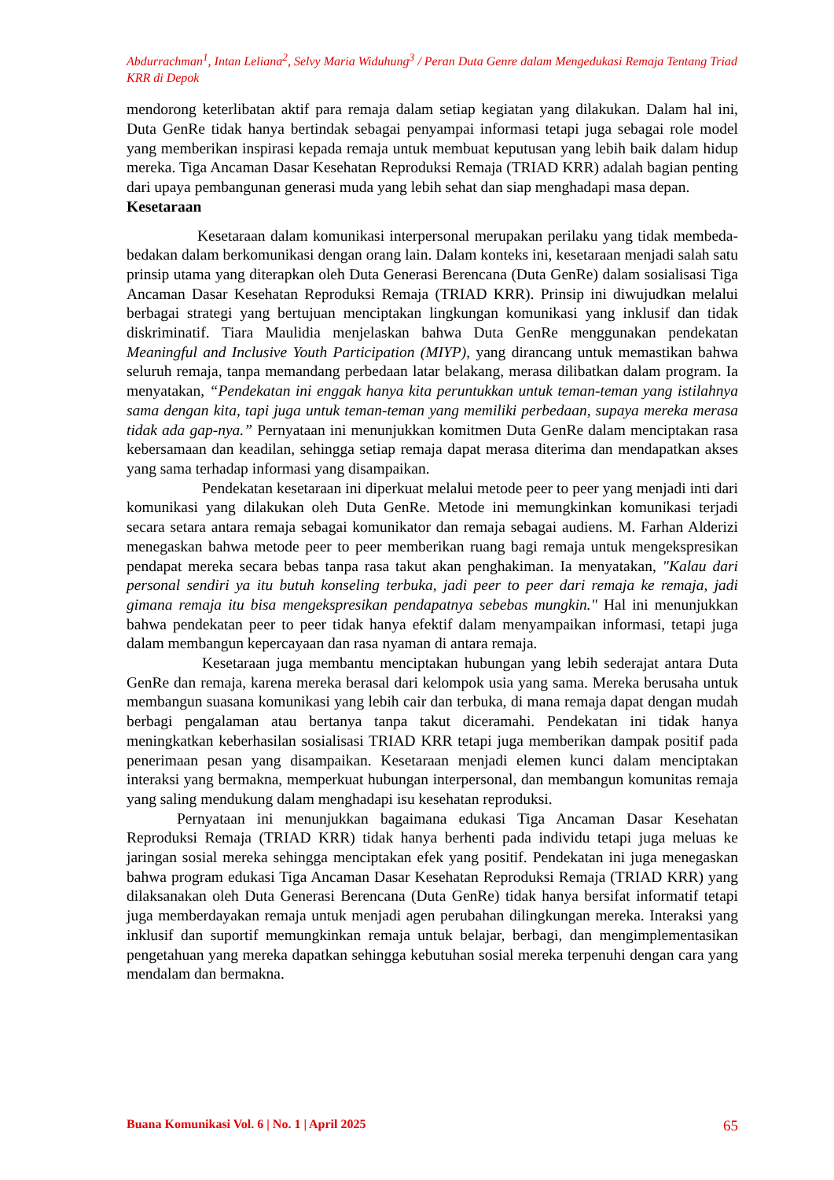Abdurrachman<sup>1</sup>, Intan Leliana<sup>2</sup>, Selvy Maria Widuhung<sup>3</sup> / Peran Duta Genre dalam Mengedukasi Remaja Tentang Triad KRR di Depok
mendorong keterlibatan aktif para remaja dalam setiap kegiatan yang dilakukan. Dalam hal ini, Duta GenRe tidak hanya bertindak sebagai penyampai informasi tetapi juga sebagai role model yang memberikan inspirasi kepada remaja untuk membuat keputusan yang lebih baik dalam hidup mereka. Tiga Ancaman Dasar Kesehatan Reproduksi Remaja (TRIAD KRR) adalah bagian penting dari upaya pembangunan generasi muda yang lebih sehat dan siap menghadapi masa depan.
Kesetaraan
Kesetaraan dalam komunikasi interpersonal merupakan perilaku yang tidak membeda-bedakan dalam berkomunikasi dengan orang lain. Dalam konteks ini, kesetaraan menjadi salah satu prinsip utama yang diterapkan oleh Duta Generasi Berencana (Duta GenRe) dalam sosialisasi Tiga Ancaman Dasar Kesehatan Reproduksi Remaja (TRIAD KRR). Prinsip ini diwujudkan melalui berbagai strategi yang bertujuan menciptakan lingkungan komunikasi yang inklusif dan tidak diskriminatif. Tiara Maulidia menjelaskan bahwa Duta GenRe menggunakan pendekatan Meaningful and Inclusive Youth Participation (MIYP), yang dirancang untuk memastikan bahwa seluruh remaja, tanpa memandang perbedaan latar belakang, merasa dilibatkan dalam program. Ia menyatakan, “Pendekatan ini enggak hanya kita peruntukkan untuk teman-teman yang istilahnya sama dengan kita, tapi juga untuk teman-teman yang memiliki perbedaan, supaya mereka merasa tidak ada gap-nya.” Pernyataan ini menunjukkan komitmen Duta GenRe dalam menciptakan rasa kebersamaan dan keadilan, sehingga setiap remaja dapat merasa diterima dan mendapatkan akses yang sama terhadap informasi yang disampaikan.
Pendekatan kesetaraan ini diperkuat melalui metode peer to peer yang menjadi inti dari komunikasi yang dilakukan oleh Duta GenRe. Metode ini memungkinkan komunikasi terjadi secara setara antara remaja sebagai komunikator dan remaja sebagai audiens. M. Farhan Alderizi menegaskan bahwa metode peer to peer memberikan ruang bagi remaja untuk mengekspresikan pendapat mereka secara bebas tanpa rasa takut akan penghakiman. Ia menyatakan, "Kalau dari personal sendiri ya itu butuh konseling terbuka, jadi peer to peer dari remaja ke remaja, jadi gimana remaja itu bisa mengekspresikan pendapatnya sebebas mungkin." Hal ini menunjukkan bahwa pendekatan peer to peer tidak hanya efektif dalam menyampaikan informasi, tetapi juga dalam membangun kepercayaan dan rasa nyaman di antara remaja.
Kesetaraan juga membantu menciptakan hubungan yang lebih sederajat antara Duta GenRe dan remaja, karena mereka berasal dari kelompok usia yang sama. Mereka berusaha untuk membangun suasana komunikasi yang lebih cair dan terbuka, di mana remaja dapat dengan mudah berbagi pengalaman atau bertanya tanpa takut diceramahi. Pendekatan ini tidak hanya meningkatkan keberhasilan sosialisasi TRIAD KRR tetapi juga memberikan dampak positif pada penerimaan pesan yang disampaikan. Kesetaraan menjadi elemen kunci dalam menciptakan interaksi yang bermakna, memperkuat hubungan interpersonal, dan membangun komunitas remaja yang saling mendukung dalam menghadapi isu kesehatan reproduksi.
Pernyataan ini menunjukkan bagaimana edukasi Tiga Ancaman Dasar Kesehatan Reproduksi Remaja (TRIAD KRR) tidak hanya berhenti pada individu tetapi juga meluas ke jaringan sosial mereka sehingga menciptakan efek yang positif. Pendekatan ini juga menegaskan bahwa program edukasi Tiga Ancaman Dasar Kesehatan Reproduksi Remaja (TRIAD KRR) yang dilaksanakan oleh Duta Generasi Berencana (Duta GenRe) tidak hanya bersifat informatif tetapi juga memberdayakan remaja untuk menjadi agen perubahan dilingkungan mereka. Interaksi yang inklusif dan suportif memungkinkan remaja untuk belajar, berbagi, dan mengimplementasikan pengetahuan yang mereka dapatkan sehingga kebutuhan sosial mereka terpenuhi dengan cara yang mendalam dan bermakna.
Buana Komunikasi Vol. 6 | No. 1 | April 2025 65